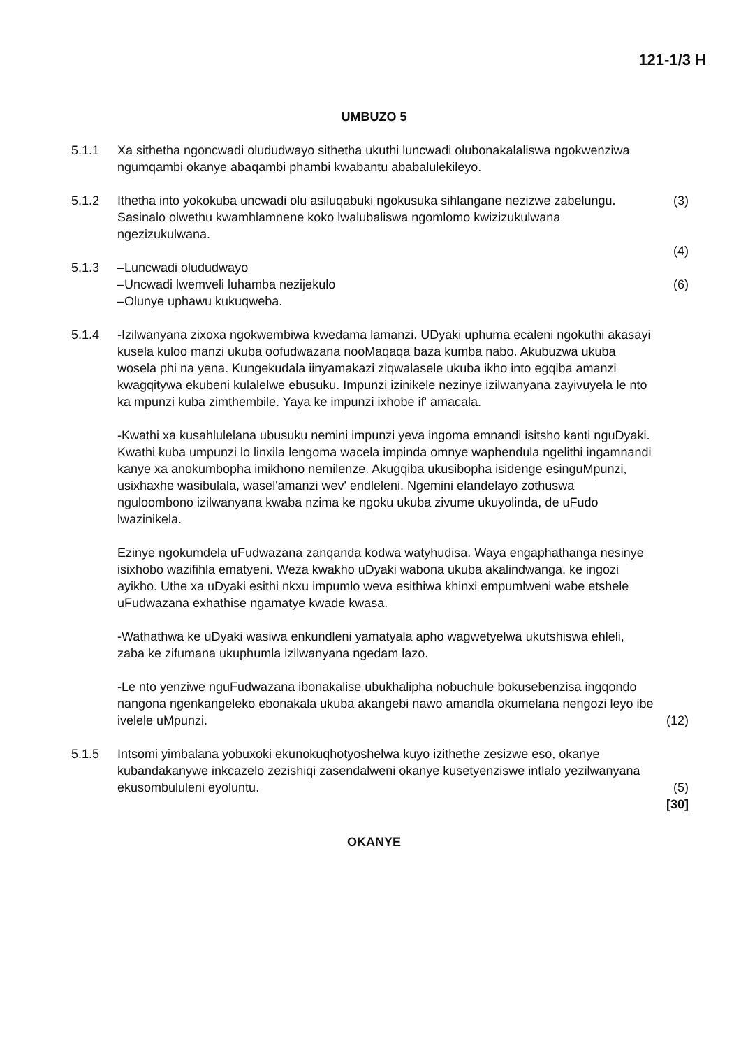121-1/3 H
UMBUZO 5
5.1.1 Xa sithetha ngoncwadi olududwayo sithetha ukuthi luncwadi olubonakalaliswa ngokwenziwa ngumqambi okanye abaqambi phambi kwabantu ababalulekileyo.
5.1.2 Ithetha into yokokuba uncwadi olu asiluqabuki ngokusuka sihlangane nezizwe zabelungu. Sasinalo olwethu kwamhlamnene koko lwalubaliswa ngomlomo kwizizukulwana ngezizukulwana.
(3)
(4)
5.1.3 –Luncwadi olududwayo
–Uncwadi lwemveli luhamba nezijekulo
–Olunye uphawu kukuqweba.
(6)
5.1.4 -Izilwanyana zixoxa ngokwembiwa kwedama lamanzi. UDyaki uphuma ecaleni ngokuthi akasayi kusela kuloo manzi ukuba oofudwazana nooMaqaqa baza kumba nabo. Akubuzwa ukuba wosela phi na yena. Kungekudala iinyamakazi ziqwalasele ukuba ikho into egqiba amanzi kwagqitywa ekubeni kulalelwe ebusuku. Impunzi izinikele nezinye izilwanyana zayivuyela le nto ka mpunzi kuba zimthembile. Yaya ke impunzi ixhobe if' amacala.
-Kwathi xa kusahlulelana ubusuku nemini impunzi yeva ingoma emnandi isitsho kanti nguDyaki. Kwathi kuba umpunzi lo linxila lengoma wacela impinda omnye waphendula ngelithi ingamnandi kanye xa anokumbopha imikhono nemilenze. Akugqiba ukusibopha isidenge esinguMpunzi, usixhaxhe wasibulala, wasel'amanzi wev' endleleni. Ngemini elandelayo zothuswa nguloombono izilwanyana kwaba nzima ke ngoku ukuba zivume ukuyolinda, de uFudo lwazinikela.
Ezinye ngokumdela uFudwazana zanqanda kodwa watyhudisa. Waya engaphathanga nesinye isixhobo wazifihla ematyeni. Weza kwakho uDyaki wabona ukuba akalindwanga, ke ingozi ayikho. Uthe xa uDyaki esithi nkxu impumlo weva esithiwa khinxi empumlweni wabe etshele uFudwazana exhathise ngamatye kwade kwasa.
-Wathathwa ke uDyaki wasiwa enkundleni yamatyala apho wagwetyelwa ukutshiswa ehleli, zaba ke zifumana ukuphumla izilwanyana ngedam lazo.
-Le nto yenziwe nguFudwazana ibonakalise ubukhalipha nobuchule bokusebenzisa ingqondo nangona ngenkangeleko ebonakala ukuba akangebi nawo amandla okumelana nengozi leyo ibe ivelele uMpunzi.
(12)
5.1.5 Intsomi yimbalana yobuxoki ekunokuqhotyoshelwa kuyo izithethe zesizwe eso, okanye kubandakanywe inkcazelo zezishiqi zasendalweni okanye kusetyenziswe intlalo yezilwanyana ekusombululeni eyoluntu.
(5)
[30]
OKANYE